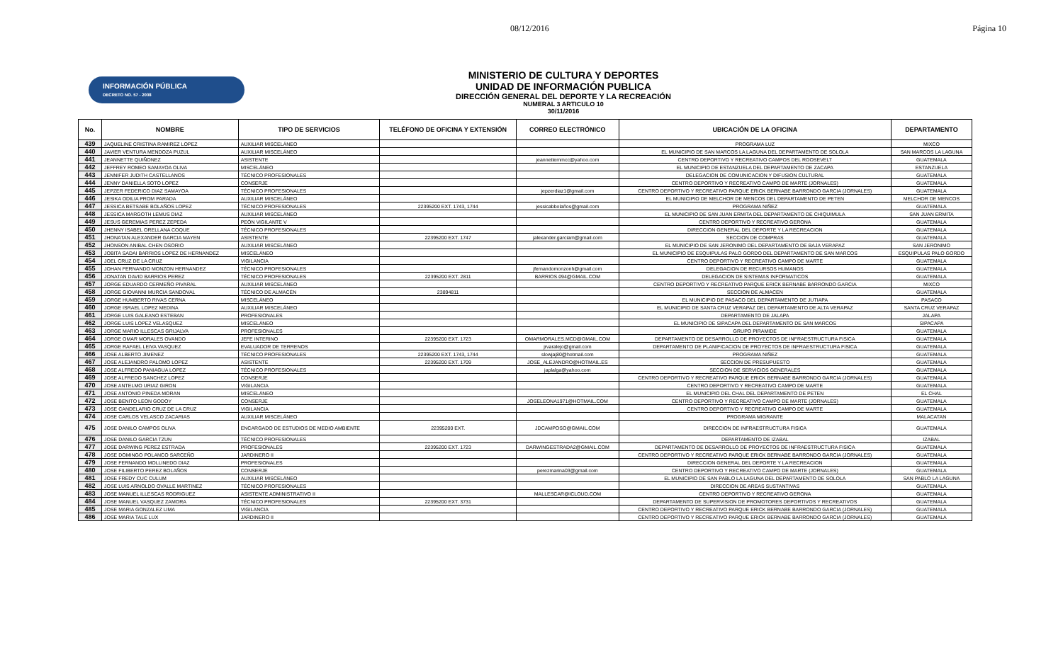08/12/2016 Página 10
INFORMACIÓN PÚBLICA
DECRETO NO. 57 - 2008
MINISTERIO DE CULTURA Y DEPORTES
UNIDAD DE INFORMACIÓN PUBLICA
DIRECCIÓN GENERAL DEL DEPORTE Y LA RECREACIÓN
NUMERAL 3 ARTICULO 10
30/11/2016
| No. | NOMBRE | TIPO DE SERVICIOS | TELÉFONO DE OFICINA Y EXTENSIÓN | CORREO ELECTRÓNICO | UBICACIÓN DE LA OFICINA | DEPARTAMENTO |
| --- | --- | --- | --- | --- | --- | --- |
| 439 | JAQUELINE CRISTINA RAMIREZ LOPEZ | AUXILIAR MISCELÁNEO | | | PROGRAMA LUZ | MIXCO |
| 440 | JAVIER VENTURA MENDOZA PUZUL | AUXILIAR MISCELÁNEO | | | EL MUNICIPIO DE SAN MARCOS LA LAGUNA DEL DEPARTAMENTO DE SOLOLA | SAN MARCOS LA LAGUNA |
| 441 | JEANNETTE QUIÑONEZ | ASISTENTE | | jeannettemmcc@yahoo.com | CENTRO DEPORTIVO Y RECREATIVO CAMPOS DEL ROOSEVELT | GUATEMALA |
| 442 | JEFFREY ROMEO SAMAYOA OLIVA | MISCELÁNEO | | | EL MUNICIPIO DE ESTANZUELA DEL DEPARTAMENTO DE ZACAPA | ESTANZUELA |
| 443 | JENNIFER JUDITH CASTELLANOS | TÉCNICO PROFESIONALES | | | DELEGACION DE COMUNICACION Y DIFUSION CULTURAL | GUATEMALA |
| 444 | JENNY DANIELLA SOTO LOPEZ | CONSERJE | | | CENTRO DEPORTIVO Y RECREATIVO CAMPO DE MARTE (JORNALES) | GUATEMALA |
| 445 | JEPZER FEDERICO DIAZ SAMAYOA | TÉCNICO PROFESIONALES | | jepzerdiaz1@gmail.com | CENTRO DEPORTIVO Y RECREATIVO PARQUE ERICK BERNABE BARRONDO GARCIA (JORNALES) | GUATEMALA |
| 446 | JESIKA ODILIA PROM PARADA | AUXILIAR MISCELÁNEO | | | EL MUNICIPIO DE MELCHOR DE MENCOS DEL DEPARTAMENTO DE PETEN | MELCHOR DE MENCOS |
| 447 | JESSICA BETSABE BOLAÑOS LOPEZ | TÉCNICO PROFESIONALES | 22395200 EXT. 1743, 1744 | jessicabbolaños@gmail.com | PROGRAMA NIÑEZ | GUATEMALA |
| 448 | JESSICA MARGOTH LEMUS DIAZ | AUXILIAR MISCELÁNEO | | | EL MUNICIPIO DE SAN JUAN ERMITA DEL DEPARTAMENTO DE CHIQUIMULA | SAN JUAN ERMITA |
| 449 | JESUS GEREMIAS PEREZ ZEPEDA | PEÓN VIGILANTE V | | | CENTRO DEPORTIVO Y RECREATIVO GERONA | GUATEMALA |
| 450 | JHENNY ISABEL ORELLANA COQUE | TÉCNICO PROFESIONALES | | | DIRECCION GENERAL DEL DEPORTE Y LA RECREACION | GUATEMALA |
| 451 | JHONATAN ALEXANDER GARCIA MAYEN | ASISTENTE | 22395200 EXT. 1747 | jalexander.garciam@gmail.com | SECCION DE COMPRAS | GUATEMALA |
| 452 | JHONSON ANIBAL CHEN OSORIO | AUXILIAR MISCELÁNEO | | | EL MUNICIPIO DE SAN JERONIMO DEL DEPARTAMENTO DE BAJA VERAPAZ | SAN JERONIMO |
| 453 | JOBITA SADAI BARRIOS LOPEZ DE HERNANDEZ | MISCELÁNEO | | | EL MUNICIPIO DE ESQUIPULAS PALO GORDO DEL DEPARTAMENTO DE SAN MARCOS | ESQUIPULAS PALO GORDO |
| 454 | JOEL CRUZ DE LA CRUZ | VIGILANCIA | | | CENTRO DEPORTIVO Y RECREATIVO CAMPO DE MARTE | GUATEMALA |
| 455 | JOHAN FERNANDO MONZON HERNANDEZ | TÉCNICO PROFESIONALES | | jfernandomonzonh@gmail.com | DELEGACION DE RECURSOS HUMANOS | GUATEMALA |
| 456 | JONATAN DAVID BARRIOS PEREZ | TÉCNICO PROFESIONALES | 22395200 EXT. 2811 | BARRIOS.094@GMAIL.COM | DELEGACION DE SISTEMAS INFORMATICOS | GUATEMALA |
| 457 | JORGE EDUARDO CERMEÑO PIVARAL | AUXILIAR MISCELÁNEO | | | CENTRO DEPORTIVO Y RECREATIVO PARQUE ERICK BERNABE BARRONDO GARCIA | MIXCO |
| 458 | JORGE GIOVANNI MURCIA SANDOVAL | TÉCNICO DE ALMACÉN | 23894811 | | SECCION DE ALMACEN | GUATEMALA |
| 459 | JORGE HUMBERTO RIVAS CERNA | MISCELÁNEO | | | EL MUNICIPIO DE PASACO DEL DEPARTAMENTO DE JUTIAPA | PASACO |
| 460 | JORGE ISRAEL LOPEZ MEDINA | AUXILIAR MISCELÁNEO | | | EL MUNICIPIO DE SANTA CRUZ VERAPAZ DEL DEPARTAMENTO DE ALTA VERAPAZ | SANTA CRUZ VERAPAZ |
| 461 | JORGE LUIS GALEANO ESTEBAN | PROFESIONALES | | | DEPARTAMENTO DE JALAPA | JALAPA |
| 462 | JORGE LUIS LOPEZ VELASQUEZ | MISCELÁNEO | | | EL MUNICIPIO DE SIPACAPA DEL DEPARTAMENTO DE SAN MARCOS | SIPACAPA |
| 463 | JORGE MARIO ILLESCAS GRIJALVA | PROFESIONALES | | | GRUPO PIRAMIDE | GUATEMALA |
| 464 | JORGE OMAR MORALES OVANDO | JEFE INTERINO | 22395200 EXT. 1723 | OMARMORALES.MCD@GMAIL.COM | DEPARTAMENTO DE DESARROLLO DE PROYECTOS DE INFRAESTRUCTURA FISICA | GUATEMALA |
| 465 | JORGE RAFAEL LEIVA VASQUEZ | EVALUADOR DE TERRENOS | | jrvaralejo@gmail.com | DEPARTAMENTO DE PLANIFICACION DE PROYECTOS DE INFRAESTRUCTURA FISICA | GUATEMALA |
| 466 | JOSE ALBERTO JIMENEZ | TÉCNICO PROFESIONALES | 22395200 EXT. 1743, 1744 | slowjaj80@hotmail.com | PROGRAMA NIÑEZ | GUATEMALA |
| 467 | JOSE ALEJANDRO PALOMO LOPEZ | ASISTENTE | 22395200 EXT. 1709 | JOSE_ALEJANDRO@HOTMAIL.ES | SECCION DE PRESUPUESTO | GUATEMALA |
| 468 | JOSE ALFREDO PANIAGUA LOPEZ | TÉCNICO PROFESIONALES | | japlalga@yahoo.com | SECCION DE SERVICIOS GENERALES | GUATEMALA |
| 469 | JOSE ALFREDO SANCHEZ LOPEZ | CONSERJE | | | CENTRO DEPORTIVO Y RECREATIVO PARQUE ERICK BERNABE BARRONDO GARCIA (JORNALES) | GUATEMALA |
| 470 | JOSE ANTELMO URIAZ GIRON | VIGILANCIA | | | CENTRO DEPORTIVO Y RECREATIVO CAMPO DE MARTE | GUATEMALA |
| 471 | JOSE ANTONIO PINEDA MORAN | MISCELÁNEO | | | EL MUNICIPIO DEL CHAL DEL DEPARTAMENTO DE PETEN | EL CHAL |
| 472 | JOSE BENITO LEON GODOY | CONSERJE | | JOSELEONA1971@HOTMAIL.COM | CENTRO DEPORTIVO Y RECREATIVO CAMPO DE MARTE (JORNALES) | GUATEMALA |
| 473 | JOSE CANDELARIO CRUZ DE LA CRUZ | VIGILANCIA | | | CENTRO DEPORTIVO Y RECREATIVO CAMPO DE MARTE | GUATEMALA |
| 474 | JOSE CARLOS VELASCO ZACARIAS | AUXILIAR MISCELÁNEO | | | PROGRAMA MIGRANTE | MALACATAN |
| 475 | JOSE DANILO CAMPOS OLIVA | ENCARGADO DE ESTUDIOS DE MEDIO AMBIENTE | 22395200 EXT. | JDCAMPOSO@GMAIL.COM | DIRECCION DE INFRAESTRUCTURA FISICA | GUATEMALA |
| 476 | JOSE DANILO GARCIA TZUN | TÉCNICO PROFESIONALES | | | DEPARTAMENTO DE IZABAL | IZABAL |
| 477 | JOSE DARWING PEREZ ESTRADA | PROFESIONALES | 22395200 EXT. 1723 | DARWINGESTRADA2@GMAIL.COM | DEPARTAMENTO DE DESARROLLO DE PROYECTOS DE INFRAESTRUCTURA FISICA | GUATEMALA |
| 478 | JOSE DOMINGO POLANCO SARCEÑO | JARDINERO II | | | CENTRO DEPORTIVO Y RECREATIVO PARQUE ERICK BERNABE BARRONDO GARCIA (JORNALES) | GUATEMALA |
| 479 | JOSE FERNANDO MOLLINEDO DIAZ | PROFESIONALES | | | DIRECCION GENERAL DEL DEPORTE Y LA RECREACION | GUATEMALA |
| 480 | JOSE FILIBERTO PEREZ BOLAÑOS | CONSERJE | | perezmarina03@gmail.com | CENTRO DEPORTIVO Y RECREATIVO CAMPO DE MARTE (JORNALES) | GUATEMALA |
| 481 | JOSE FREDY CUC CULUM | AUXILIAR MISCELÁNEO | | | EL MUNICIPIO DE SAN PABLO LA LAGUNA DEL DEPARTAMENTO DE SOLOLA | SAN PABLO LA LAGUNA |
| 482 | JOSE LUIS ARNOLDO OVALLE MARTINEZ | TÉCNICO PROFESIONALES | | | DIRECCION DE AREAS SUSTANTIVAS | GUATEMALA |
| 483 | JOSE MANUEL ILLESCAS RODRIGUEZ | ASISTENTE ADMINISTRATIVO II | | MALLESCAR@ICLOUD.COM | CENTRO DEPORTIVO Y RECREATIVO GERONA | GUATEMALA |
| 484 | JOSE MANUEL VASQUEZ ZAMORA | TÉCNICO PROFESIONALES | 22395200 EXT. 3731 | | DEPARTAMENTO DE SUPERVISION DE PROMOTORES DEPORTIVOS Y RECREATIVOS | GUATEMALA |
| 485 | JOSE MARIA GONZALEZ LIMA | VIGILANCIA | | | CENTRO DEPORTIVO Y RECREATIVO PARQUE ERICK BERNABE BARRONDO GARCIA (JORNALES) | GUATEMALA |
| 486 | JOSE MARIA TALE LUX | JARDINERO II | | | CENTRO DEPORTIVO Y RECREATIVO PARQUE ERICK BERNABE BARRONDO GARCIA (JORNALES) | GUATEMALA |